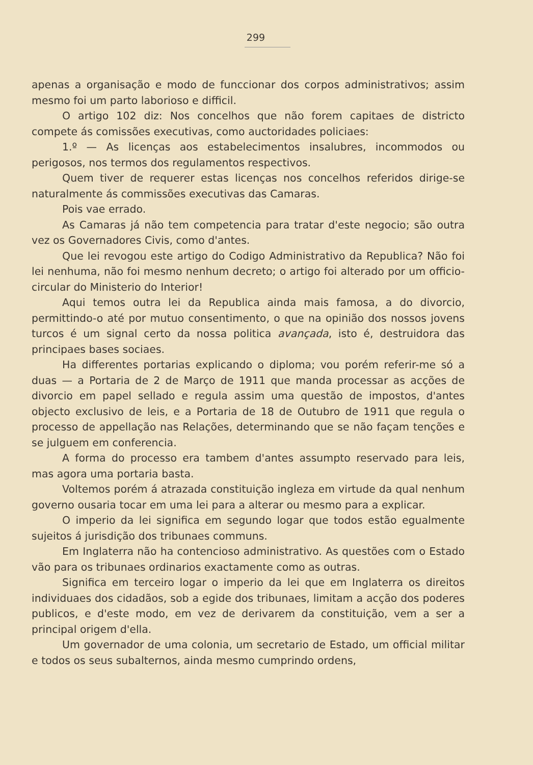299
apenas a organisação e modo de funccionar dos corpos administrativos; assim mesmo foi um parto laborioso e difficil.
O artigo 102 diz: Nos concelhos que não forem capitaes de districto compete ás comissões executivas, como auctoridades policiaes:
1.º — As licenças aos estabelecimentos insalubres, incommodos ou perigosos, nos termos dos regulamentos respectivos.
Quem tiver de requerer estas licenças nos concelhos referidos dirige-se naturalmente ás commissões executivas das Camaras.
Pois vae errado.
As Camaras já não tem competencia para tratar d'este negocio; são outra vez os Governadores Civis, como d'antes.
Que lei revogou este artigo do Codigo Administrativo da Republica? Não foi lei nenhuma, não foi mesmo nenhum decreto; o artigo foi alterado por um officio-circular do Ministerio do Interior!
Aqui temos outra lei da Republica ainda mais famosa, a do divorcio, permittindo-o até por mutuo consentimento, o que na opinião dos nossos jovens turcos é um signal certo da nossa politica avançada, isto é, destruidora das principaes bases sociaes.
Ha differentes portarias explicando o diploma; vou porém referir-me só a duas — a Portaria de 2 de Março de 1911 que manda processar as acções de divorcio em papel sellado e regula assim uma questão de impostos, d'antes objecto exclusivo de leis, e a Portaria de 18 de Outubro de 1911 que regula o processo de appellação nas Relações, determinando que se não façam tenções e se julguem em conferencia.
A forma do processo era tambem d'antes assumpto reservado para leis, mas agora uma portaria basta.
Voltemos porém á atrazada constituição ingleza em virtude da qual nenhum governo ousaria tocar em uma lei para a alterar ou mesmo para a explicar.
O imperio da lei significa em segundo logar que todos estão egualmente sujeitos á jurisdição dos tribunaes communs.
Em Inglaterra não ha contencioso administrativo. As questões com o Estado vão para os tribunaes ordinarios exactamente como as outras.
Significa em terceiro logar o imperio da lei que em Inglaterra os direitos individuaes dos cidadãos, sob a egide dos tribunaes, limitam a acção dos poderes publicos, e d'este modo, em vez de derivarem da constituição, vem a ser a principal origem d'ella.
Um governador de uma colonia, um secretario de Estado, um official militar e todos os seus subalternos, ainda mesmo cumprindo ordens,